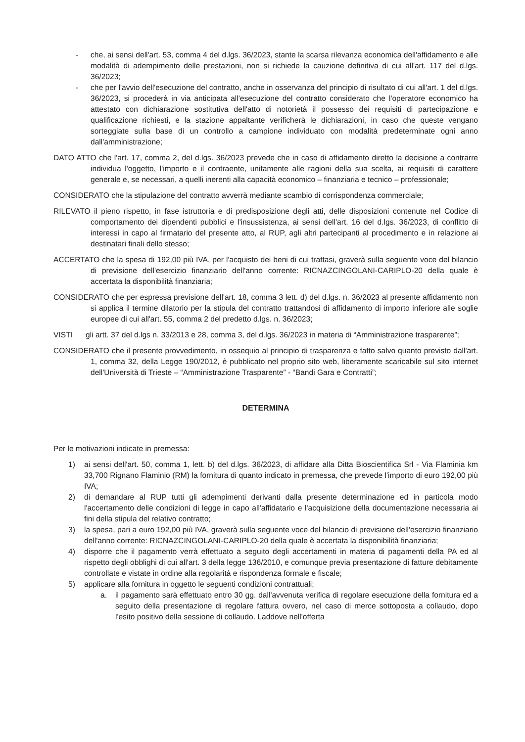- che, ai sensi dell'art. 53, comma 4 del d.lgs. 36/2023, stante la scarsa rilevanza economica dell'affidamento e alle modalità di adempimento delle prestazioni, non si richiede la cauzione definitiva di cui all'art. 117 del d.lgs. 36/2023;
- che per l'avvio dell'esecuzione del contratto, anche in osservanza del principio di risultato di cui all'art. 1 del d.lgs. 36/2023, si procederà in via anticipata all'esecuzione del contratto considerato che l'operatore economico ha attestato con dichiarazione sostitutiva dell'atto di notorietà il possesso dei requisiti di partecipazione e qualificazione richiesti, e la stazione appaltante verificherà le dichiarazioni, in caso che queste vengano sorteggiate sulla base di un controllo a campione individuato con modalità predeterminate ogni anno dall'amministrazione;
DATO ATTO che l'art. 17, comma 2, del d.lgs. 36/2023 prevede che in caso di affidamento diretto la decisione a contrarre individua l'oggetto, l'importo e il contraente, unitamente alle ragioni della sua scelta, ai requisiti di carattere generale e, se necessari, a quelli inerenti alla capacità economico – finanziaria e tecnico – professionale;
CONSIDERATO che la stipulazione del contratto avverrà mediante scambio di corrispondenza commerciale;
RILEVATO il pieno rispetto, in fase istruttoria e di predisposizione degli atti, delle disposizioni contenute nel Codice di comportamento dei dipendenti pubblici e l'insussistenza, ai sensi dell'art. 16 del d.lgs. 36/2023, di conflitto di interessi in capo al firmatario del presente atto, al RUP, agli altri partecipanti al procedimento e in relazione ai destinatari finali dello stesso;
ACCERTATO che la spesa di 192,00 più IVA, per l'acquisto dei beni di cui trattasi, graverà sulla seguente voce del bilancio di previsione dell'esercizio finanziario dell'anno corrente: RICNAZCINGOLANI-CARIPLO-20 della quale è accertata la disponibilità finanziaria;
CONSIDERATO che per espressa previsione dell'art. 18, comma 3 lett. d) del d.lgs. n. 36/2023 al presente affidamento non si applica il termine dilatorio per la stipula del contratto trattandosi di affidamento di importo inferiore alle soglie europee di cui all'art. 55, comma 2 del predetto d.lgs. n. 36/2023;
VISTI gli artt. 37 del d.lgs n. 33/2013 e 28, comma 3, del d.lgs. 36/2023 in materia di “Amministrazione trasparente”;
CONSIDERATO che il presente provvedimento, in ossequio al principio di trasparenza e fatto salvo quanto previsto dall'art. 1, comma 32, della Legge 190/2012, è pubblicato nel proprio sito web, liberamente scaricabile sul sito internet dell'Università di Trieste – “Amministrazione Trasparente” - “Bandi Gara e Contratti”;
DETERMINA
Per le motivazioni indicate in premessa:
1) ai sensi dell'art. 50, comma 1, lett. b) del d.lgs. 36/2023, di affidare alla Ditta Bioscientifica Srl - Via Flaminia km 33,700 Rignano Flaminio (RM) la fornitura di quanto indicato in premessa, che prevede l'importo di euro 192,00 più IVA;
2) di demandare al RUP tutti gli adempimenti derivanti dalla presente determinazione ed in particola modo l'accertamento delle condizioni di legge in capo all'affidatario e l'acquisizione della documentazione necessaria ai fini della stipula del relativo contratto;
3) la spesa, pari a euro 192,00 più IVA, graverà sulla seguente voce del bilancio di previsione dell'esercizio finanziario dell'anno corrente: RICNAZCINGOLANI-CARIPLO-20 della quale è accertata la disponibilità finanziaria;
4) disporre che il pagamento verrà effettuato a seguito degli accertamenti in materia di pagamenti della PA ed al rispetto degli obblighi di cui all'art. 3 della legge 136/2010, e comunque previa presentazione di fatture debitamente controllate e vistate in ordine alla regolarità e rispondenza formale e fiscale;
5) applicare alla fornitura in oggetto le seguenti condizioni contrattuali;
a. il pagamento sarà effettuato entro 30 gg. dall'avvenuta verifica di regolare esecuzione della fornitura ed a seguito della presentazione di regolare fattura ovvero, nel caso di merce sottoposta a collaudo, dopo l'esito positivo della sessione di collaudo. Laddove nell'offerta